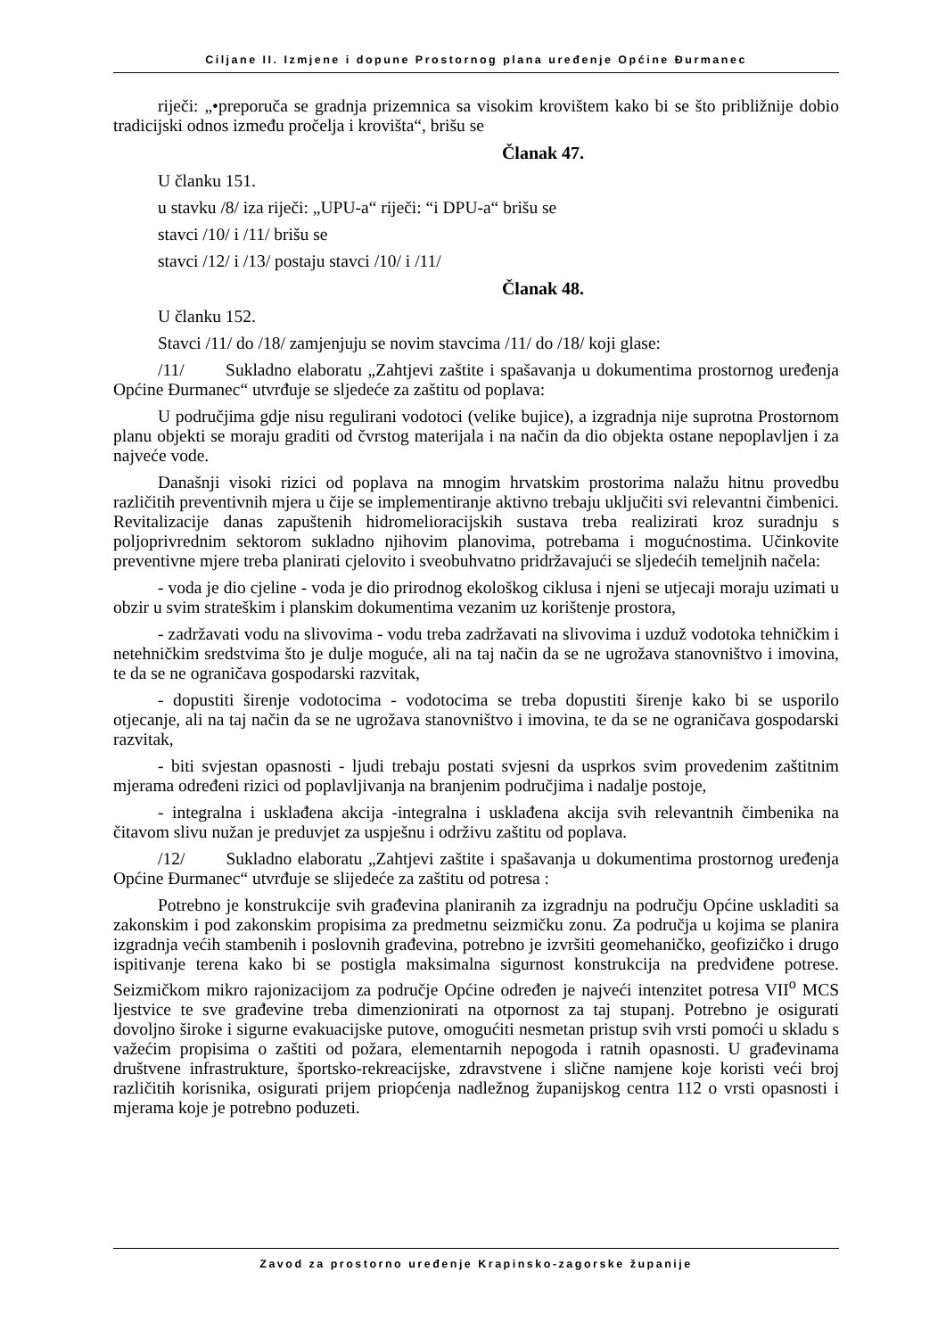Ciljane II. Izmjene i dopune Prostornog plana uređenje Općine Đurmanec
riječi: „•preporuča se gradnja prizemnica sa visokim krovištem kako bi se što približnije dobio tradicijski odnos između pročelja i krovišta“, brišu se
Članak 47.
U članku 151.
u stavku /8/ iza riječi: „UPU-a“ riječi: “i DPU-a“ brišu se
stavci /10/ i /11/ brišu se
stavci /12/ i /13/ postaju stavci /10/ i /11/
Članak 48.
U članku 152.
Stavci /11/ do /18/ zamjenjuju se novim stavcima /11/ do /18/ koji glase:
/11/ Sukladno elaboratu „Zahtjevi zaštite i spašavanja u dokumentima prostornog uređenja Općine Đurmanec“ utvrđuje se sljedeće za zaštitu od poplava:
U područjima gdje nisu regulirani vodotoci (velike bujice), a izgradnja nije suprotna Prostornom planu objekti se moraju graditi od čvrstog materijala i na način da dio objekta ostane nepoplavljen i za najveće vode.
Današnji visoki rizici od poplava na mnogim hrvatskim prostorima nalažu hitnu provedbu različitih preventivnih mjera u čije se implementiranje aktivno trebaju uključiti svi relevantni čimbenici. Revitalizacije danas zapuštenih hidromelioracijskih sustava treba realizirati kroz suradnju s poljoprivrednim sektorom sukladno njihovim planovima, potrebama i mogućnostima. Učinkovite preventivne mjere treba planirati cjelovito i sveobuhvatno pridržavajući se sljedećih temeljnih načela:
- voda je dio cjeline - voda je dio prirodnog ekološkog ciklusa i njeni se utjecaji moraju uzimati u obzir u svim strateškim i planskim dokumentima vezanim uz korištenje prostora,
- zadržavati vodu na slivovima - vodu treba zadržavati na slivovima i uzduž vodotoka tehničkim i netehničkim sredstvima što je dulje moguće, ali na taj način da se ne ugrožava stanovništvo i imovina, te da se ne ograničava gospodarski razvitak,
- dopustiti širenje vodotocima - vodotocima se treba dopustiti širenje kako bi se usporilo otjecanje, ali na taj način da se ne ugrožava stanovništvo i imovina, te da se ne ograničava gospodarski razvitak,
- biti svjestan opasnosti - ljudi trebaju postati svjesni da usprkos svim provedenim zaštitnim mjerama određeni rizici od poplavljivanja na branjenim područjima i nadalje postoje,
- integralna i usklađena akcija -integralna i usklađena akcija svih relevantnih čimbenika na čitavom slivu nužan je preduvjet za uspješnu i održivu zaštitu od poplava.
/12/ Sukladno elaboratu „Zahtjevi zaštite i spašavanja u dokumentima prostornog uređenja Općine Đurmanec“ utvrđuje se slijedeće za zaštitu od potresa :
Potrebno je konstrukcije svih građevina planiranih za izgradnju na području Općine uskladiti sa zakonskim i pod zakonskim propisima za predmetnu seizmičku zonu. Za područja u kojima se planira izgradnja većih stambenih i poslovnih građevina, potrebno je izvršiti geomehaničko, geofizičko i drugo ispitivanje terena kako bi se postigla maksimalna sigurnost konstrukcija na predviđene potrese. Seizmičkom mikro rajonizacijom za područje Općine određen je najveći intenzitet potresa VII<sup>o</sup> MCS ljestvice te sve građevine treba dimenzionirati na otpornost za taj stupanj. Potrebno je osigurati dovoljno široke i sigurne evakuacijske putove, omogućiti nesmetan pristup svih vrsti pomoći u skladu s važećim propisima o zaštiti od požara, elementarnih nepogoda i ratnih opasnosti. U građevinama društvene infrastrukture, športsko-rekreacijske, zdravstvene i slične namjene koje koristi veći broj različitih korisnika, osigurati prijem priopćenja nadležnog županijskog centra 112 o vrsti opasnosti i mjerama koje je potrebno poduzeti.
Zavod za prostorno uređenje Krapinsko-zagorske županije